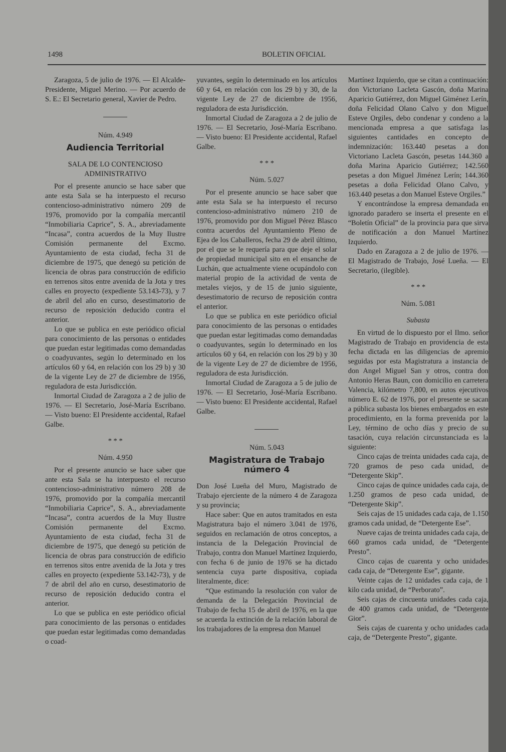1498 BOLETIN OFICIAL
Zaragoza, 5 de julio de 1976. — El Alcalde-Presidente, Miguel Merino. — Por acuerdo de S. E.: El Secretario general, Xavier de Pedro.
Núm. 4.949
Audiencia Territorial
SALA DE LO CONTENCIOSO ADMINISTRATIVO
Por el presente anuncio se hace saber que ante esta Sala se ha interpuesto el recurso contencioso-administrativo número 209 de 1976, promovido por la compañía mercantil “Inmobiliaria Caprice”, S. A., abreviadamente “Incasa”, contra acuerdos de la Muy Ilustre Comisión permanente del Excmo. Ayuntamiento de esta ciudad, fecha 31 de diciembre de 1975, que denegó su petición de licencia de obras para construcción de edificio en terrenos sitos entre avenida de la Jota y tres calles en proyecto (expediente 53.143-73), y 7 de abril del año en curso, desestimatorio de recurso de reposición deducido contra el anterior.
Lo que se publica en este periódico oficial para conocimiento de las personas o entidades que puedan estar legitimadas como demandadas o coadyuvantes, según lo determinado en los artículos 60 y 64, en relación con los 29 b) y 30 de la vigente Ley de 27 de diciembre de 1956, reguladora de esta Jurisdicción.
Inmortal Ciudad de Zaragoza a 2 de julio de 1976. — El Secretario, José-María Escribano. — Visto bueno: El Presidente accidental, Rafael Galbe.
* * *
Núm. 4.950
Por el presente anuncio se hace saber que ante esta Sala se ha interpuesto el recurso contencioso-administrativo número 208 de 1976, promovido por la compañía mercantil “Inmobiliaria Caprice”, S. A., abreviadamente “Incasa”, contra acuerdos de la Muy Ilustre Comisión permanente del Excmo. Ayuntamiento de esta ciudad, fecha 31 de diciembre de 1975, que denegó su petición de licencia de obras para construcción de edificio en terrenos sitos entre avenida de la Jota y tres calles en proyecto (expediente 53.142-73), y de 7 de abril del año en curso, desestimatorio de recurso de reposición deducido contra el anterior.
Lo que se publica en este periódico oficial para conocimiento de las personas o entidades que puedan estar legitimadas como demandadas o coad-
yuvantes, según lo determinado en los artículos 60 y 64, en relación con los 29 b) y 30, de la vigente Ley de 27 de diciembre de 1956, reguladora de esta Jurisdicción.
Inmortal Ciudad de Zaragoza a 2 de julio de 1976. — El Secretario, José-María Escribano. — Visto bueno: El Presidente accidental, Rafael Galbe.
* * *
Núm. 5.027
Por el presente anuncio se hace saber que ante esta Sala se ha interpuesto el recurso contencioso-administrativo número 210 de 1976, promovido por don Miguel Pérez Blasco contra acuerdos del Ayuntamiento Pleno de Ejea de los Caballeros, fecha 29 de abril último, por el que se le requería para que deje el solar de propiedad municipal sito en el ensanche de Luchán, que actualmente viene ocupándolo con material propio de la actividad de venta de metales viejos, y de 15 de junio siguiente, desestimatorio de recurso de reposición contra el anterior.
Lo que se publica en este periódico oficial para conocimiento de las personas o entidades que puedan estar legitimadas como demandadas o coadyuvantes, según lo determinado en los artículos 60 y 64, en relación con los 29 b) y 30 de la vigente Ley de 27 de diciembre de 1956, reguladora de esta Jurisdicción.
Inmortal Ciudad de Zaragoza a 5 de julio de 1976. — El Secretario, José-María Escribano. — Visto bueno: El Presidente accidental, Rafael Galbe.
Núm. 5.043
Magistratura de Trabajo número 4
Don José Lueña del Muro, Magistrado de Trabajo ejerciente de la número 4 de Zaragoza y su provincia;
Hace saber: Que en autos tramitados en esta Magistratura bajo el número 3.041 de 1976, seguidos en reclamación de otros conceptos, a instancia de la Delegación Provincial de Trabajo, contra don Manuel Martínez Izquierdo, con fecha 6 de junio de 1976 se ha dictado sentencia cuya parte dispositiva, copiada literalmente, dice:
“Que estimando la resolución con valor de demanda de la Delegación Provincial de Trabajo de fecha 15 de abril de 1976, en la que se acuerda la extinción de la relación laboral de los trabajadores de la empresa don Manuel
Martínez Izquierdo, que se citan a continuación: don Victoriano Lacleta Gascón, doña Marina Aparicio Gutiérrez, don Miguel Giménez Lerín, doña Felicidad Olano Calvo y don Miguel Esteve Orgiles, debo condenar y condeno a la mencionada empresa a que satisfaga las siguientes cantidades en concepto de indemnización: 163.440 pesetas a don Victoriano Lacleta Gascón, pesetas 144.360 a doña Marina Aparicio Gutiérrez; 142.560 pesetas a don Miguel Jiménez Lerín; 144.360 pesetas a doña Felicidad Olano Calvo, y 163.440 pesetas a don Manuel Esteve Orgiles.”
Y encontrándose la empresa demandada en ignorado paradero se inserta el presente en el “Boletín Oficial” de la provincia para que sirva de notificación a don Manuel Martínez Izquierdo.
Dado en Zaragoza a 2 de julio de 1976. — El Magistrado de Trabajo, José Lueña. — El Secretario, (ilegible).
* * *
Núm. 5.081
Subasta
En virtud de lo dispuesto por el Ilmo. señor Magistrado de Trabajo en providencia de esta fecha dictada en las diligencias de apremio seguidas por esta Magistratura a instancia de don Angel Miguel San y otros, contra don Antonio Heras Baun, con domicilio en carretera Valencia, kilómetro 7,800, en autos ejecutivos número E. 62 de 1976, por el presente se sacan a pública subasta los bienes embargados en este procedimiento, en la forma prevenida por la Ley, término de ocho días y precio de su tasación, cuya relación circunstanciada es la siguiente:
Cinco cajas de treinta unidades cada caja, de 720 gramos de peso cada unidad, de “Detergente Skip”.
Cinco cajas de quince unidades cada caja, de 1.250 gramos de peso cada unidad, de “Detergente Skip”.
Seis cajas de 15 unidades cada caja, de 1.150 gramos cada unidad, de “Detergente Ese”.
Nueve cajas de treinta unidades cada caja, de 660 gramos cada unidad, de “Detergente Presto”.
Cinco cajas de cuarenta y ocho unidades cada caja, de “Detergente Ese”, gigante.
Veinte cajas de 12 unidades cada caja, de 1 kilo cada unidad, de “Perborato”.
Seis cajas de cincuenta unidades cada caja, de 400 gramos cada unidad, de “Detergente Gior”.
Seis cajas de cuarenta y ocho unidades cada caja, de “Detergente Presto”, gigante.